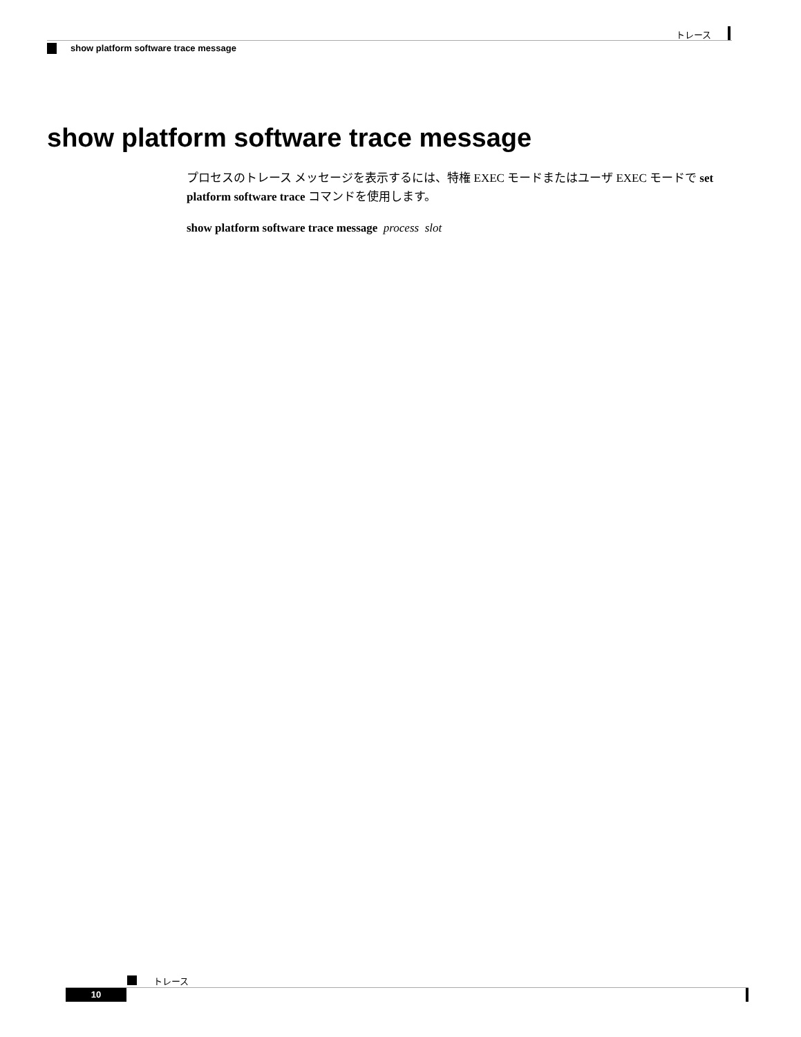トレース
show platform software trace message
show platform software trace message
プロセスのトレース メッセージを表示するには、特権 EXEC モードまたはユーザ EXEC モードで set platform software trace コマンドを使用します。
show platform software trace message process slot
トレース
10